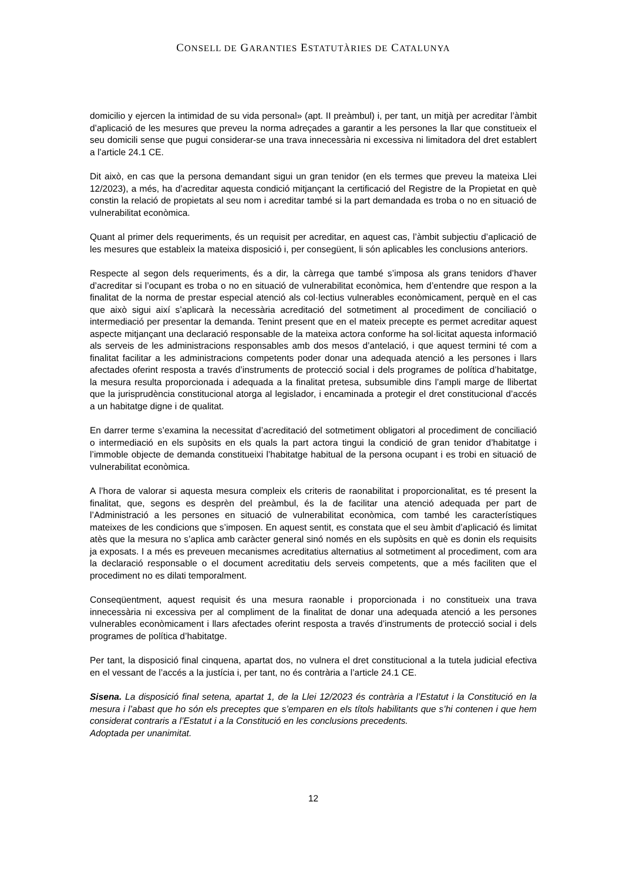CONSELL DE GARANTIES ESTATUTÀRIES DE CATALUNYA
domicilio y ejercen la intimidad de su vida personal» (apt. II preàmbul) i, per tant, un mitjà per acreditar l’àmbit d’aplicació de les mesures que preveu la norma adreçades a garantir a les persones la llar que constitueix el seu domicili sense que pugui considerar-se una trava innecessària ni excessiva ni limitadora del dret establert a l’article 24.1 CE.
Dit això, en cas que la persona demandant sigui un gran tenidor (en els termes que preveu la mateixa Llei 12/2023), a més, ha d’acreditar aquesta condició mitjançant la certificació del Registre de la Propietat en què constin la relació de propietats al seu nom i acreditar també si la part demandada es troba o no en situació de vulnerabilitat econòmica.
Quant al primer dels requeriments, és un requisit per acreditar, en aquest cas, l’àmbit subjectiu d’aplicació de les mesures que estableix la mateixa disposició i, per consegüent, li són aplicables les conclusions anteriors.
Respecte al segon dels requeriments, és a dir, la càrrega que també s’imposa als grans tenidors d’haver d’acreditar si l’ocupant es troba o no en situació de vulnerabilitat econòmica, hem d’entendre que respon a la finalitat de la norma de prestar especial atenció als col·lectius vulnerables econòmicament, perquè en el cas que això sigui així s’aplicarà la necessària acreditació del sotmetiment al procediment de conciliació o intermediació per presentar la demanda. Tenint present que en el mateix precepte es permet acreditar aquest aspecte mitjançant una declaració responsable de la mateixa actora conforme ha sol·licitat aquesta informació als serveis de les administracions responsables amb dos mesos d’antelació, i que aquest termini té com a finalitat facilitar a les administracions competents poder donar una adequada atenció a les persones i llars afectades oferint resposta a través d’instruments de protecció social i dels programes de política d’habitatge, la mesura resulta proporcionada i adequada a la finalitat pretesa, subsumible dins l’ampli marge de llibertat que la jurisprudència constitucional atorga al legislador, i encaminada a protegir el dret constitucional d’accés a un habitatge digne i de qualitat.
En darrer terme s’examina la necessitat d’acreditació del sotmetiment obligatori al procediment de conciliació o intermediació en els supòsits en els quals la part actora tingui la condició de gran tenidor d’habitatge i l’immoble objecte de demanda constitueixi l’habitatge habitual de la persona ocupant i es trobi en situació de vulnerabilitat econòmica.
A l’hora de valorar si aquesta mesura compleix els criteris de raonabilitat i proporcionalitat, es té present la finalitat, que, segons es desprèn del preàmbul, és la de facilitar una atenció adequada per part de l’Administració a les persones en situació de vulnerabilitat econòmica, com també les característiques mateixes de les condicions que s’imposen. En aquest sentit, es constata que el seu àmbit d’aplicació és limitat atès que la mesura no s’aplica amb caràcter general sinó només en els supòsits en què es donin els requisits ja exposats. I a més es preveuen mecanismes acreditatius alternatius al sotmetiment al procediment, com ara la declaració responsable o el document acreditatiu dels serveis competents, que a més faciliten que el procediment no es dilati temporalment.
Conseqüentment, aquest requisit és una mesura raonable i proporcionada i no constitueix una trava innecessària ni excessiva per al compliment de la finalitat de donar una adequada atenció a les persones vulnerables econòmicament i llars afectades oferint resposta a través d’instruments de protecció social i dels programes de política d’habitatge.
Per tant, la disposició final cinquena, apartat dos, no vulnera el dret constitucional a la tutela judicial efectiva en el vessant de l’accés a la justícia i, per tant, no és contrària a l’article 24.1 CE.
Sisena. La disposició final setena, apartat 1, de la Llei 12/2023 és contrària a l’Estatut i la Constitució en la mesura i l’abast que ho són els preceptes que s’emparen en els títols habilitants que s’hi contenen i que hem considerat contraris a l’Estatut i a la Constitució en les conclusions precedents.
Adoptada per unanimitat.
12